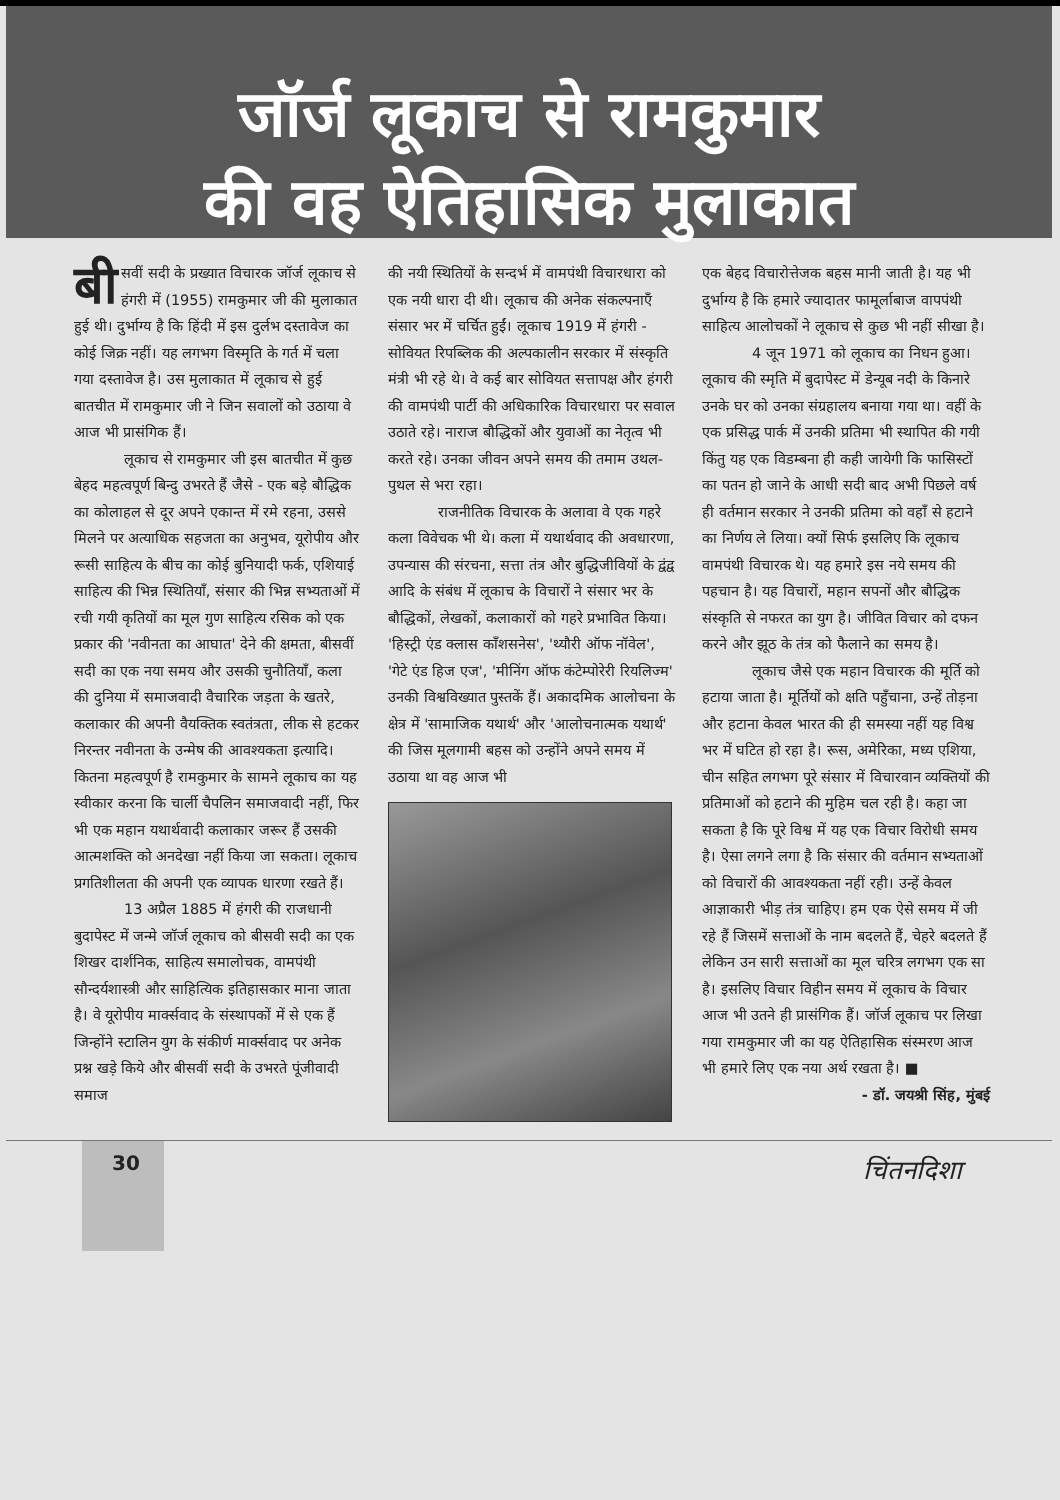जॉर्ज लूकाच से रामकुमार
की वह ऐतिहासिक मुलाकात
बी सवीं सदी के प्रख्यात विचारक जॉर्ज लूकाच से हंगरी में (1955) रामकुमार जी की मुलाकात हुई थी। दुर्भाग्य है कि हिंदी में इस दुर्लभ दस्तावेज का कोई जिक्र नहीं। यह लगभग विस्मृति के गर्त में चला गया दस्तावेज है। उस मुलाकात में लूकाच से हुई बातचीत में रामकुमार जी ने जिन सवालों को उठाया वे आज भी प्रासंगिक हैं।
लूकाच से रामकुमार जी इस बातचीत में कुछ बेहद महत्वपूर्ण बिन्दु उभरते हैं जैसे - एक बड़े बौद्धिक का कोलाहल से दूर अपने एकान्त में रमे रहना, उससे मिलने पर अत्याधिक सहजता का अनुभव, यूरोपीय और रूसी साहित्य के बीच का कोई बुनियादी फर्क, एशियाई साहित्य की भिन्न स्थितियाँ, संसार की भिन्न सभ्यताओं में रची गयी कृतियों का मूल गुण साहित्य रसिक को एक प्रकार की 'नवीनता का आघात' देने की क्षमता, बीसवीं सदी का एक नया समय और उसकी चुनौतियाँ, कला की दुनिया में समाजवादी वैचारिक जड़ता के खतरे, कलाकार की अपनी वैयक्तिक स्वतंत्रता, लीक से हटकर निरन्तर नवीनता के उन्मेष की आवश्यकता इत्यादि। कितना महत्वपूर्ण है रामकुमार के सामने लूकाच का यह स्वीकार करना कि चार्ली चैपलिन समाजवादी नहीं, फिर भी एक महान यथार्थवादी कलाकार जरूर हैं उसकी आत्मशक्ति को अनदेखा नहीं किया जा सकता। लूकाच प्रगतिशीलता की अपनी एक व्यापक धारणा रखते हैं।
13 अप्रैल 1885 में हंगरी की राजधानी बुदापेस्ट में जन्मे जॉर्ज लूकाच को बीसवी सदी का एक शिखर दार्शनिक, साहित्य समालोचक, वामपंथी सौन्दर्यशास्त्री और साहित्यिक इतिहासकार माना जाता है। वे यूरोपीय मार्क्सवाद के संस्थापकों में से एक हैं जिन्होंने स्टालिन युग के संकीर्ण मार्क्सवाद पर अनेक प्रश्न खड़े किये और बीसवीं सदी के उभरते पूंजीवादी समाज
की नयी स्थितियों के सन्दर्भ में वामपंथी विचारधारा को एक नयी धारा दी थी। लूकाच की अनेक संकल्पनाएँ संसार भर में चर्चित हुईं। लूकाच 1919 में हंगरी - सोवियत रिपब्लिक की अल्पकालीन सरकार में संस्कृति मंत्री भी रहे थे। वे कई बार सोवियत सत्तापक्ष और हंगरी की वामपंथी पार्टी की अधिकारिक विचारधारा पर सवाल उठाते रहे। नाराज बौद्धिकों और युवाओं का नेतृत्व भी करते रहे। उनका जीवन अपने समय की तमाम उथल-पुथल से भरा रहा।
राजनीतिक विचारक के अलावा वे एक गहरे कला विवेचक भी थे। कला में यथार्थवाद की अवधारणा, उपन्यास की संरचना, सत्ता तंत्र और बुद्धिजीवियों के द्वंद्व आदि के संबंध में लूकाच के विचारों ने संसार भर के बौद्धिकों, लेखकों, कलाकारों को गहरे प्रभावित किया। 'हिस्ट्री एंड क्लास कॉंशसनेस', 'थ्यौरी ऑफ नॉवेल', 'गेटे एंड हिज एज', 'मीनिंग ऑफ कंटेम्पोरेरी रियलिज्म' उनकी विश्वविख्यात पुस्तकें हैं। अकादमिक आलोचना के क्षेत्र में 'सामाजिक यथार्थ' और 'आलोचनात्मक यथार्थ' की जिस मूलगामी बहस को उन्होंने अपने समय में उठाया था वह आज भी
एक बेहद विचारोत्तेजक बहस मानी जाती है। यह भी दुर्भाग्य है कि हमारे ज्यादातर फामूर्लाबाज वापपंथी साहित्य आलोचकों ने लूकाच से कुछ भी नहीं सीखा है।
4 जून 1971 को लूकाच का निधन हुआ। लूकाच की स्मृति में बुदापेस्ट में डेन्यूब नदी के किनारे उनके घर को उनका संग्रहालय बनाया गया था। वहीं के एक प्रसिद्ध पार्क में उनकी प्रतिमा भी स्थापित की गयी किंतु यह एक विडम्बना ही कही जायेगी कि फासिस्टों का पतन हो जाने के आधी सदी बाद अभी पिछले वर्ष ही वर्तमान सरकार ने उनकी प्रतिमा को वहाँ से हटाने का निर्णय ले लिया। क्यों सिर्फ इसलिए कि लूकाच वामपंथी विचारक थे। यह हमारे इस नये समय की पहचान है। यह विचारों, महान सपनों और बौद्धिक संस्कृति से नफरत का युग है। जीवित विचार को दफन करने और झूठ के तंत्र को फैलाने का समय है।
लूकाच जैसे एक महान विचारक की मूर्ति को हटाया जाता है। मूर्तियों को क्षति पहुँचाना, उन्हें तोड़ना और हटाना केवल भारत की ही समस्या नहीं यह विश्व भर में घटित हो रहा है। रूस, अमेरिका, मध्य एशिया, चीन सहित लगभग पूरे संसार में विचारवान व्यक्तियों की प्रतिमाओं को हटाने की मुहिम चल रही है। कहा जा सकता है कि पूरे विश्व में यह एक विचार विरोधी समय है। ऐसा लगने लगा है कि संसार की वर्तमान सभ्यताओं को विचारों की आवश्यकता नहीं रही। उन्हें केवल आज्ञाकारी भीड़ तंत्र चाहिए। हम एक ऐसे समय में जी रहे हैं जिसमें सत्ताओं के नाम बदलते हैं, चेहरे बदलते हैं लेकिन उन सारी सत्ताओं का मूल चरित्र लगभग एक सा है। इसलिए विचार विहीन समय में लूकाच के विचार आज भी उतने ही प्रासंगिक हैं। जॉर्ज लूकाच पर लिखा गया रामकुमार जी का यह ऐतिहासिक संस्मरण आज भी हमारे लिए एक नया अर्थ रखता है। ■
- डॉ. जयश्री सिंह, मुंबई
30
चिंतनदिशा